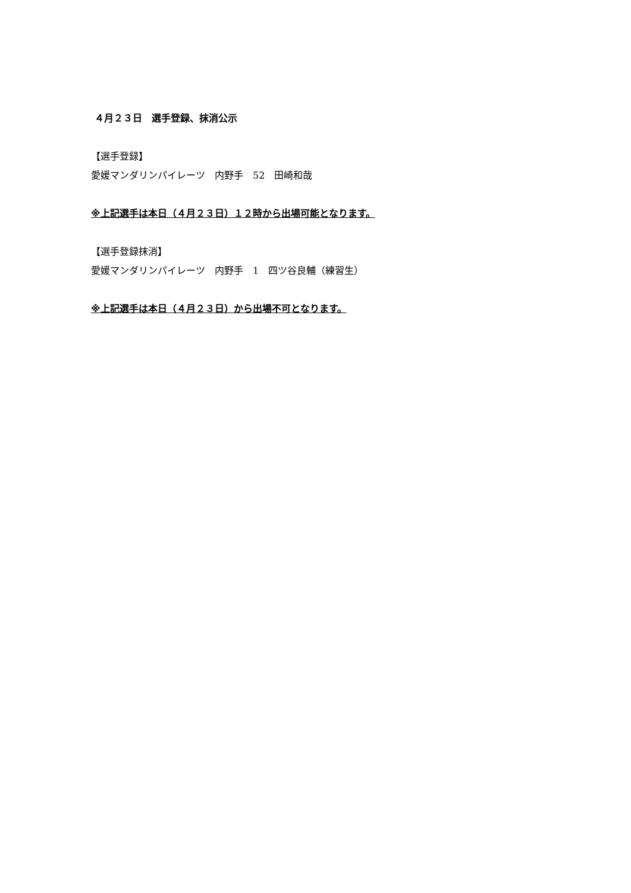４月２３日　選手登録、抹消公示
【選手登録】
愛媛マンダリンパイレーツ　内野手　52　田崎和哉
※上記選手は本日（４月２３日）１２時から出場可能となります。
【選手登録抹消】
愛媛マンダリンパイレーツ　内野手　1　四ツ谷良輔（練習生）
※上記選手は本日（４月２３日）から出場不可となります。